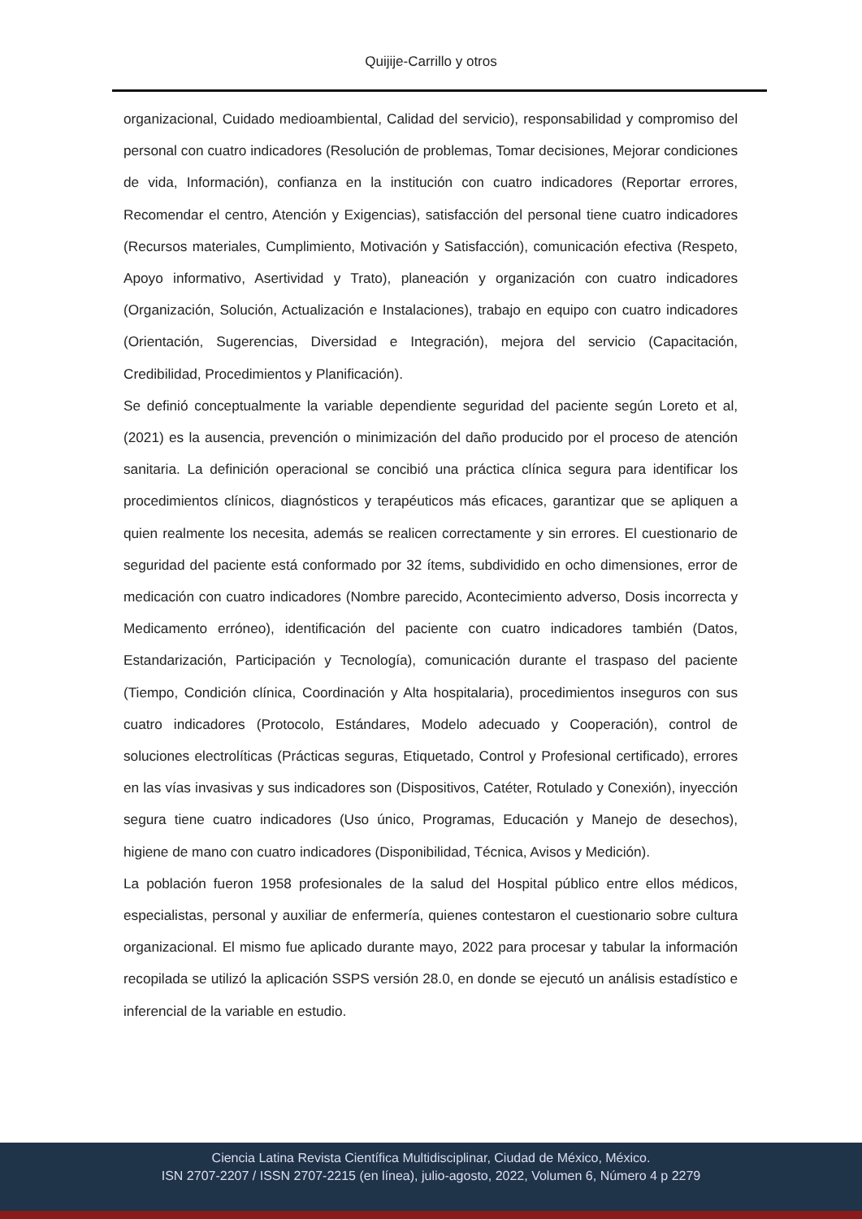Quijije-Carrillo y otros
organizacional, Cuidado medioambiental, Calidad del servicio), responsabilidad y compromiso del personal con cuatro indicadores (Resolución de problemas, Tomar decisiones, Mejorar condiciones de vida, Información), confianza en la institución con cuatro indicadores (Reportar errores, Recomendar el centro, Atención y Exigencias), satisfacción del personal tiene cuatro indicadores (Recursos materiales, Cumplimiento, Motivación y Satisfacción), comunicación efectiva (Respeto, Apoyo informativo, Asertividad y Trato), planeación y organización con cuatro indicadores (Organización, Solución, Actualización e Instalaciones), trabajo en equipo con cuatro indicadores (Orientación, Sugerencias, Diversidad e Integración), mejora del servicio (Capacitación, Credibilidad, Procedimientos y Planificación).
Se definió conceptualmente la variable dependiente seguridad del paciente según Loreto et al, (2021) es la ausencia, prevención o minimización del daño producido por el proceso de atención sanitaria. La definición operacional se concibió una práctica clínica segura para identificar los procedimientos clínicos, diagnósticos y terapéuticos más eficaces, garantizar que se apliquen a quien realmente los necesita, además se realicen correctamente y sin errores. El cuestionario de seguridad del paciente está conformado por 32 ítems, subdividido en ocho dimensiones, error de medicación con cuatro indicadores (Nombre parecido, Acontecimiento adverso, Dosis incorrecta y Medicamento erróneo), identificación del paciente con cuatro indicadores también (Datos, Estandarización, Participación y Tecnología), comunicación durante el traspaso del paciente (Tiempo, Condición clínica, Coordinación y Alta hospitalaria), procedimientos inseguros con sus cuatro indicadores (Protocolo, Estándares, Modelo adecuado y Cooperación), control de soluciones electrolíticas (Prácticas seguras, Etiquetado, Control y Profesional certificado), errores en las vías invasivas y sus indicadores son (Dispositivos, Catéter, Rotulado y Conexión), inyección segura tiene cuatro indicadores (Uso único, Programas, Educación y Manejo de desechos), higiene de mano con cuatro indicadores (Disponibilidad, Técnica, Avisos y Medición).
La población fueron 1958 profesionales de la salud del Hospital público entre ellos médicos, especialistas, personal y auxiliar de enfermería, quienes contestaron el cuestionario sobre cultura organizacional. El mismo fue aplicado durante mayo, 2022 para procesar y tabular la información recopilada se utilizó la aplicación SSPS versión 28.0, en donde se ejecutó un análisis estadístico e inferencial de la variable en estudio.
Ciencia Latina Revista Científica Multidisciplinar, Ciudad de México, México.
ISN 2707-2207 / ISSN 2707-2215 (en línea), julio-agosto, 2022, Volumen 6, Número 4 p 2279